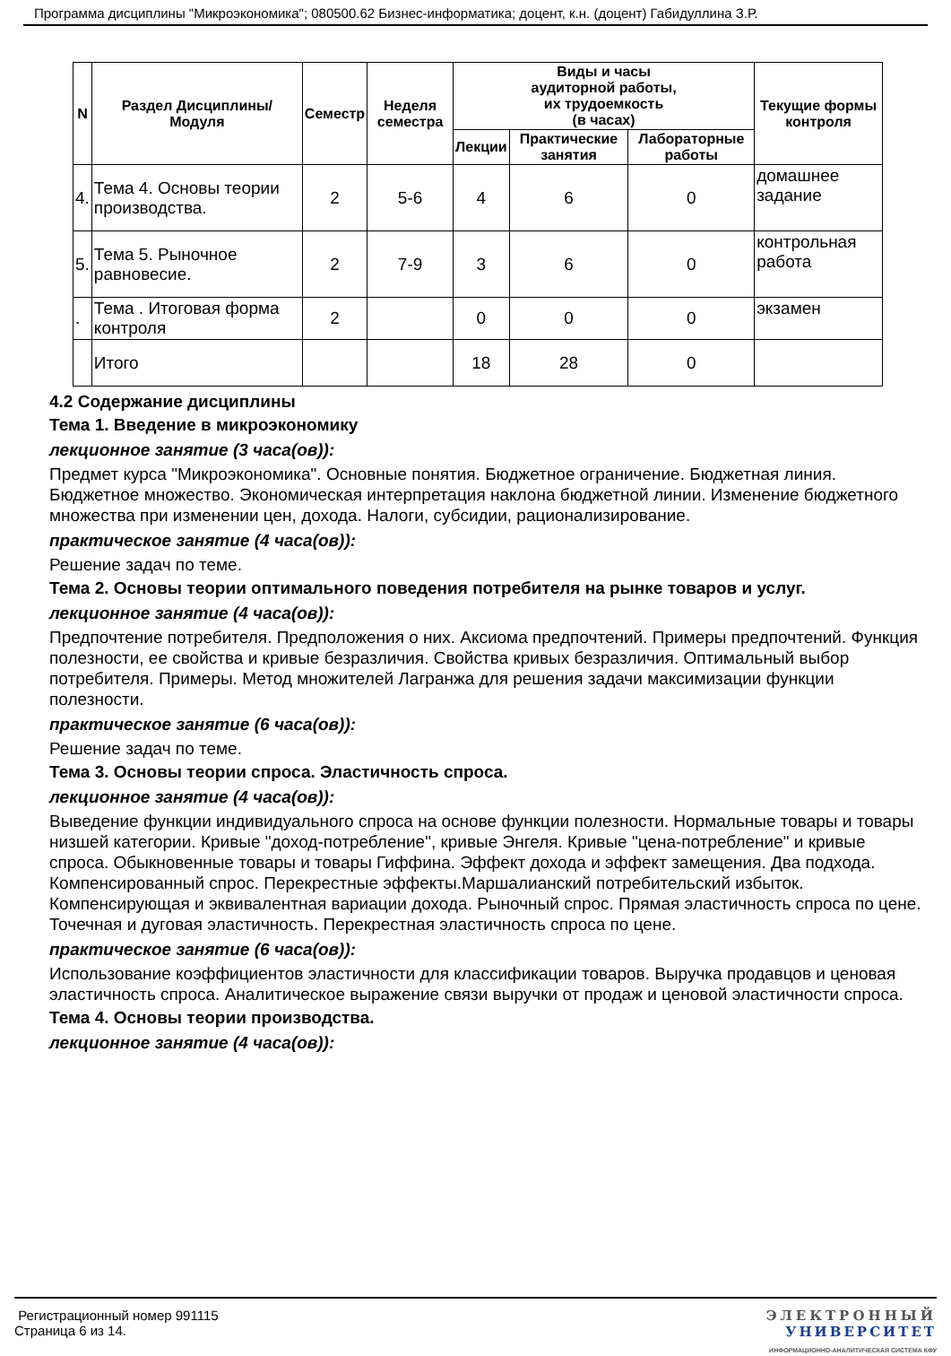Программа дисциплины "Микроэкономика"; 080500.62 Бизнес-информатика; доцент, к.н. (доцент) Габидуллина З.Р.
| N | Раздел Дисциплины/ Модуля | Семестр | Неделя семестра | Виды и часы аудиторной работы, их трудоемкость (в часах) | | | Текущие формы контроля |
| --- | --- | --- | --- | --- | --- | --- | --- |
| | | | | Лекции | Практические занятия | Лабораторные работы | |
| 4. | Тема 4. Основы теории производства. | 2 | 5-6 | 4 | 6 | 0 | домашнее задание |
| 5. | Тема 5. Рыночное равновесие. | 2 | 7-9 | 3 | 6 | 0 | контрольная работа |
| . | Тема . Итоговая форма контроля | 2 | | 0 | 0 | 0 | экзамен |
| | Итого | | | 18 | 28 | 0 | |
4.2 Содержание дисциплины
Тема 1. Введение в микроэкономику
лекционное занятие (3 часа(ов)):
Предмет курса "Микроэкономика". Основные понятия. Бюджетное ограничение. Бюджетная линия. Бюджетное множество. Экономическая интерпретация наклона бюджетной линии. Изменение бюджетного множества при изменении цен, дохода. Налоги, субсидии, рационализирование.
практическое занятие (4 часа(ов)):
Решение задач по теме.
Тема 2. Основы теории оптимального поведения потребителя на рынке товаров и услуг.
лекционное занятие (4 часа(ов)):
Предпочтение потребителя. Предположения о них. Аксиома предпочтений. Примеры предпочтений. Функция полезности, ее свойства и кривые безразличия. Свойства кривых безразличия. Оптимальный выбор потребителя. Примеры. Метод множителей Лагранжа для решения задачи максимизации функции полезности.
практическое занятие (6 часа(ов)):
Решение задач по теме.
Тема 3. Основы теории спроса. Эластичность спроса.
лекционное занятие (4 часа(ов)):
Выведение функции индивидуального спроса на основе функции полезности. Нормальные товары и товары низшей категории. Кривые "доход-потребление", кривые Энгеля. Кривые "цена-потребление" и кривые спроса. Обыкновенные товары и товары Гиффина. Эффект дохода и эффект замещения. Два подхода. Компенсированный спрос. Перекрестные эффекты.Маршалианский потребительский избыток. Компенсирующая и эквивалентная вариации дохода. Рыночный спрос. Прямая эластичность спроса по цене. Точечная и дуговая эластичность. Перекрестная эластичность спроса по цене.
практическое занятие (6 часа(ов)):
Использование коэффициентов эластичности для классификации товаров. Выручка продавцов и ценовая эластичность спроса. Аналитическое выражение связи выручки от продаж и ценовой эластичности спроса.
Тема 4. Основы теории производства.
лекционное занятие (4 часа(ов)):
Регистрационный номер 991115
Страница 6 из 14.
ЭЛЕКТРОННЫЙ
УНИВЕРСИТЕТ
ИНФОРМАЦИОННО-АНАЛИТИЧЕСКАЯ СИСТЕМА КФУ